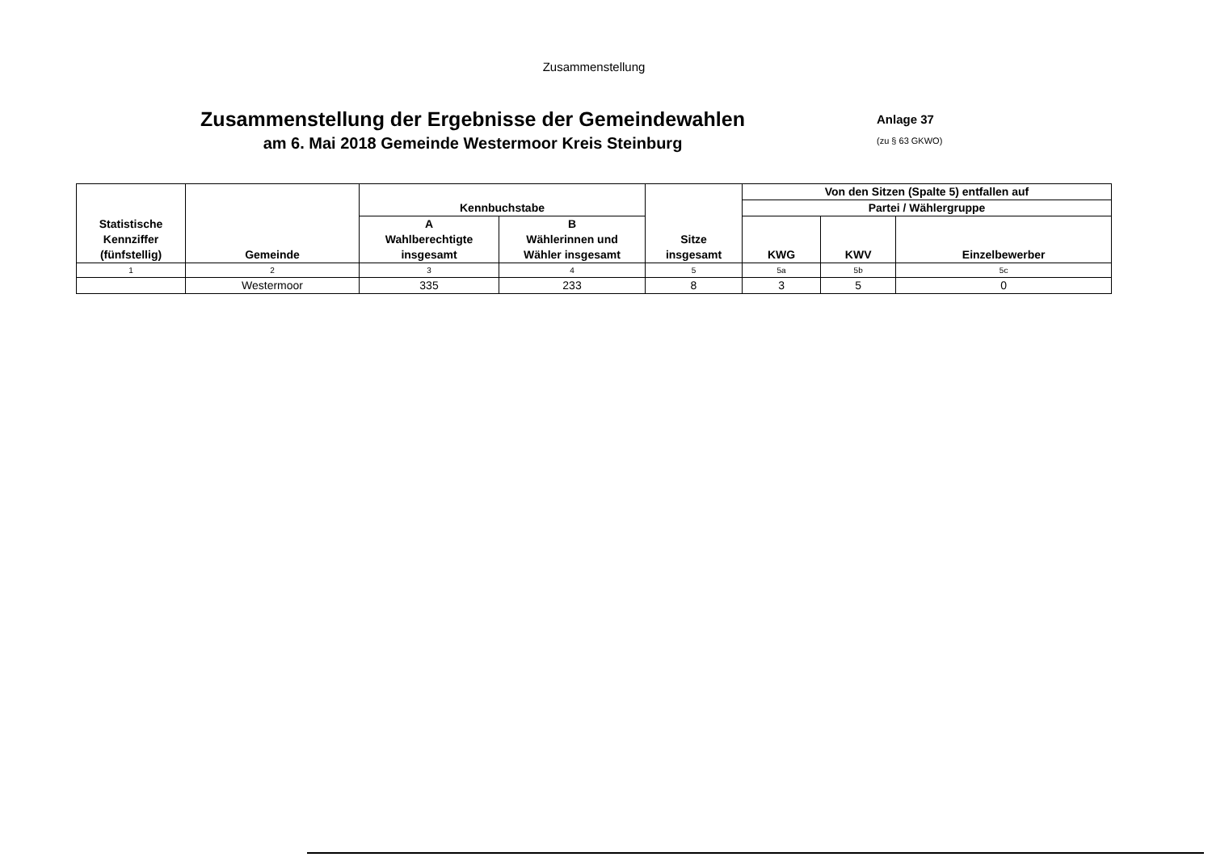Zusammenstellung
Zusammenstellung der Ergebnisse der Gemeindewahlen
am 6. Mai 2018 Gemeinde Westermoor Kreis Steinburg
Anlage 37
(zu § 63 GKWO)
| Statistische Kennziffer (fünfstellig) | Gemeinde | Kennbuchstabe | | Sitze insgesamt | Von den Sitzen (Spalte 5) entfallen auf | | |
| --- | --- | --- | --- | --- | --- | --- | --- |
| | | | | | Partei / Wählergruppe | | |
| | | A Wahlberechtigte insgesamt | B Wählerinnen und Wähler insgesamt | | KWG | KWV | Einzelbewerber |
| 1 | 2 | 3 | 4 | 5 | 5a | 5b | 5c |
| | Westermoor | 335 | 233 | 8 | 3 | 5 | 0 |